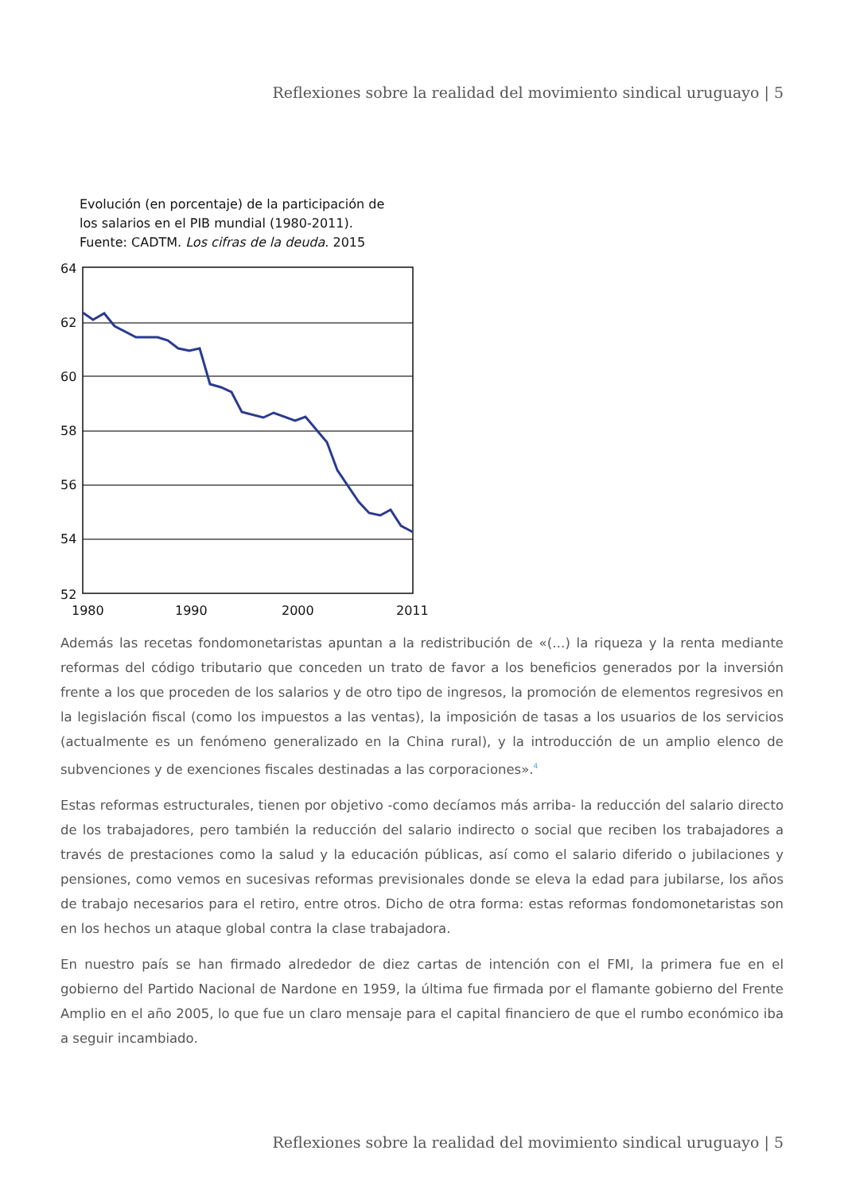Reflexiones sobre la realidad del movimiento sindical uruguayo | 5
Evolución (en porcentaje) de la participación de
los salarios en el PIB mundial (1980-2011).
Fuente: CADTM. Los cifras de la deuda. 2015
64
62
60
58
56
54
52
1980
1990
2000
2011
Además las recetas fondomonetaristas apuntan a la redistribución de «(…) la riqueza y la renta mediante reformas del código tributario que conceden un trato de favor a los beneficios generados por la inversión frente a los que proceden de los salarios y de otro tipo de ingresos, la promoción de elementos regresivos en la legislación fiscal (como los impuestos a las ventas), la imposición de tasas a los usuarios de los servicios (actualmente es un fenómeno generalizado en la China rural), y la introducción de un amplio elenco de subvenciones y de exenciones fiscales destinadas a las corporaciones».<sup>4</sup>
Estas reformas estructurales, tienen por objetivo -como decíamos más arriba- la reducción del salario directo de los trabajadores, pero también la reducción del salario indirecto o social que reciben los trabajadores a través de prestaciones como la salud y la educación públicas, así como el salario diferido o jubilaciones y pensiones, como vemos en sucesivas reformas previsionales donde se eleva la edad para jubilarse, los años de trabajo necesarios para el retiro, entre otros. Dicho de otra forma: estas reformas fondomonetaristas son en los hechos un ataque global contra la clase trabajadora.
En nuestro país se han firmado alrededor de diez cartas de intención con el FMI, la primera fue en el gobierno del Partido Nacional de Nardone en 1959, la última fue firmada por el flamante gobierno del Frente Amplio en el año 2005, lo que fue un claro mensaje para el capital financiero de que el rumbo económico iba a seguir incambiado.
Reflexiones sobre la realidad del movimiento sindical uruguayo | 5